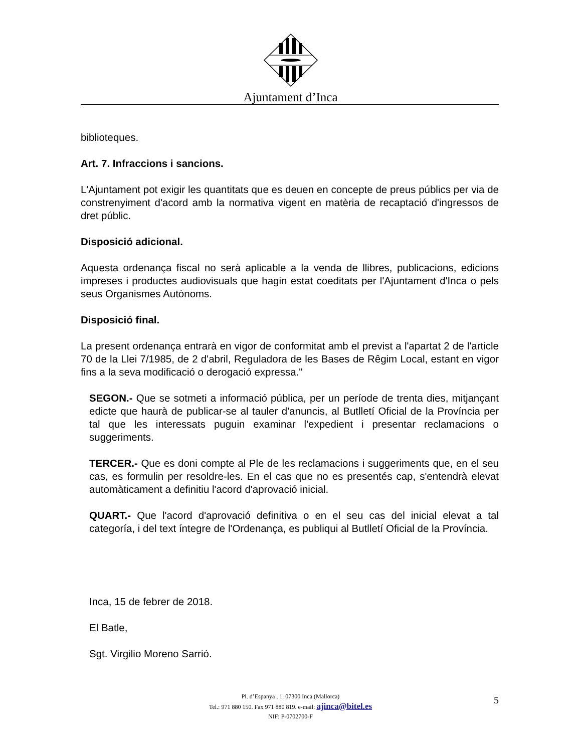Ajuntament d’Inca
biblioteques.
Art. 7. Infraccions i sancions.
L'Ajuntament pot exigir les quantitats que es deuen en concepte de preus públics per via de constrenyiment d'acord amb la normativa vigent en matèria de recaptació d'ingressos de dret públic.
Disposició adicional.
Aquesta ordenança fiscal no serà aplicable a la venda de llibres, publicacions, edicions impreses i productes audiovisuals que hagin estat coeditats per l'Ajuntament d'Inca o pels seus Organismes Autònoms.
Disposició final.
La present ordenança entrarà en vigor de conformitat amb el previst a l'apartat 2 de l'article 70 de la Llei 7/1985, de 2 d'abril, Reguladora de les Bases de Rêgim Local, estant en vigor fins a la seva modificació o derogació expressa."
SEGON.- Que se sotmeti a informació pública, per un període de trenta dies, mitjançant edicte que haurà de publicar-se al tauler d'anuncis, al Butlletí Oficial de la Província per tal que les interessats puguin examinar l'expedient i presentar reclamacions o suggeriments.
TERCER.- Que es doni compte al Ple de les reclamacions i suggeriments que, en el seu cas, es formulin per resoldre-les. En el cas que no es presentés cap, s'entendrà elevat automàticament a definitiu l'acord d'aprovació inicial.
QUART.- Que l'acord d'aprovació definitiva o en el seu cas del inicial elevat a tal categoría, i del text íntegre de l'Ordenança, es publiqui al Butlletí Oficial de la Província.
Inca, 15 de febrer de 2018.
El Batle,
Sgt. Virgilio Moreno Sarrió.
Pl. d’Espanya , 1. 07300 Inca (Mallorca)
Tel.: 971 880 150. Fax 971 880 819. e-mail: ajinca@bitel.es
NIF: P-0702700-F
5